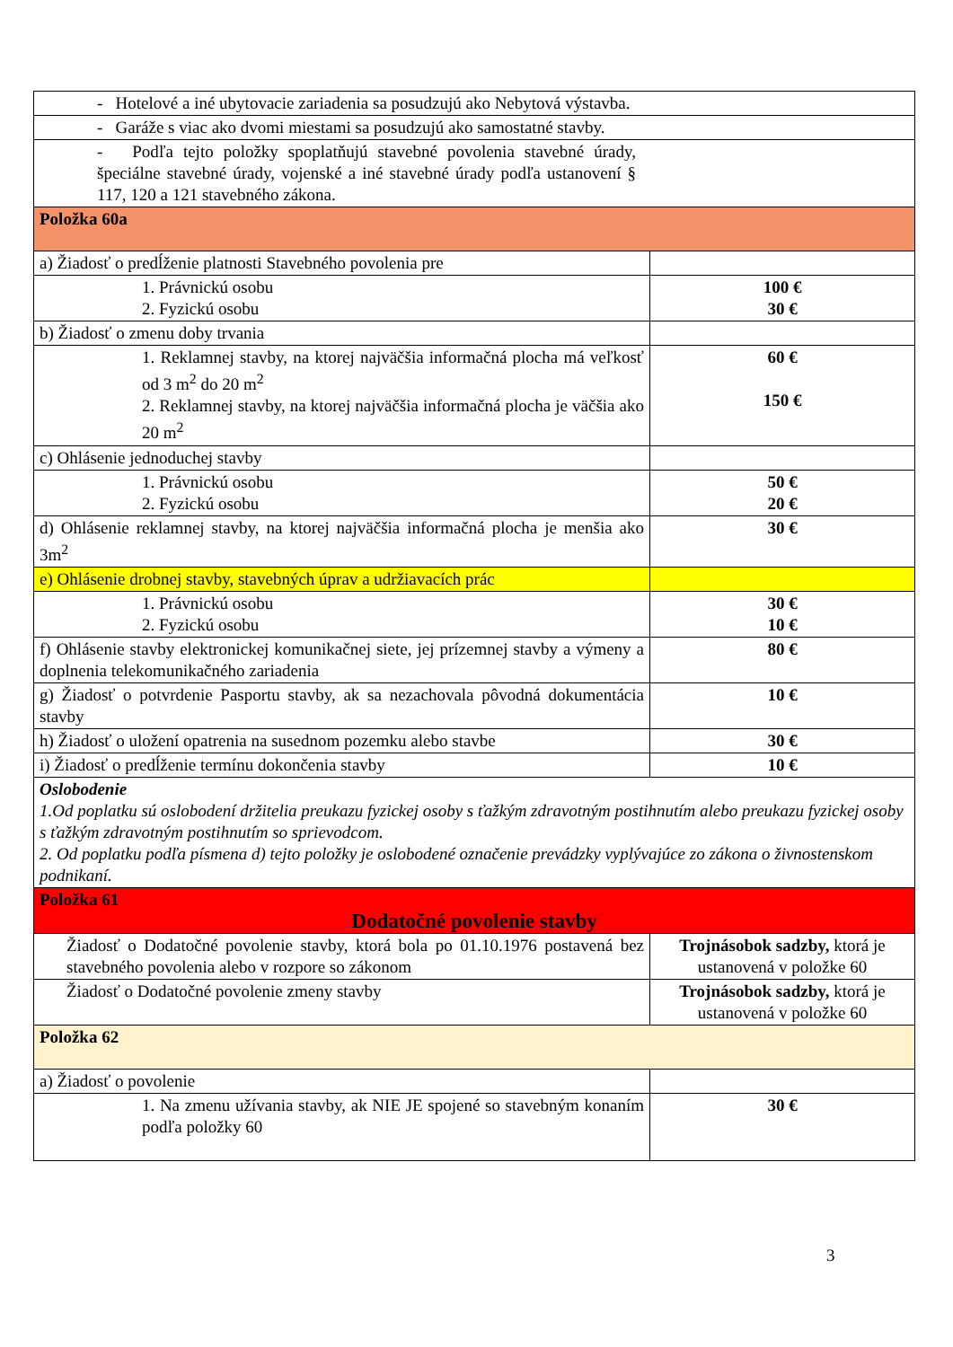| - Hotelové a iné ubytovacie zariadenia sa posudzujú ako Nebytová výstavba. | |
| - Garáže s viac ako dvomi miestami sa posudzujú ako samostatné stavby. | |
| - Podľa tejto položky spoplatňujú stavebné povolenia stavebné úrady, špeciálne stavebné úrady, vojenské a iné stavebné úrady podľa ustanovení § 117, 120 a 121 stavebného zákona. | |
| Položka 60a | |
| a) Žiadosť o predĺženie platnosti Stavebného povolenia pre | |
| 1. Právnickú osobu 2. Fyzickú osobu | 100 € 30 € |
| b) Žiadosť o zmenu doby trvania | |
| 1. Reklamnej stavby, na ktorej najväčšia informačná plocha má veľkosť od 3 m<sup>2</sup> do 20 m<sup>2</sup> 2. Reklamnej stavby, na ktorej najväčšia informačná plocha je väčšia ako 20 m<sup>2</sup> | 60 € 150 € |
| c) Ohlásenie jednoduchej stavby | |
| 1. Právnickú osobu 2. Fyzickú osobu | 50 € 20 € |
| d) Ohlásenie reklamnej stavby, na ktorej najväčšia informačná plocha je menšia ako 3m<sup>2</sup> | 30 € |
| e) Ohlásenie drobnej stavby, stavebných úprav a udržiavacích prác | |
| 1. Právnickú osobu 2. Fyzickú osobu | 30 € 10 € |
| f) Ohlásenie stavby elektronickej komunikačnej siete, jej prízemnej stavby a výmeny a doplnenia telekomunikačného zariadenia | 80 € |
| g) Žiadosť o potvrdenie Pasportu stavby, ak sa nezachovala pôvodná dokumentácia stavby | 10 € |
| h) Žiadosť o uložení opatrenia na susednom pozemku alebo stavbe | 30 € |
| i) Žiadosť o predĺženie termínu dokončenia stavby | 10 € |
| Oslobodenie 1.Od poplatku sú oslobodení držitelia preukazu fyzickej osoby s ťažkým zdravotným postihnutím alebo preukazu fyzickej osoby s ťažkým zdravotným postihnutím so sprievodcom. 2. Od poplatku podľa písmena d) tejto položky je oslobodené označenie prevádzky vyplývajúce zo zákona o živnostenskom podnikaní. | |
| Položka 61 Dodatočné povolenie stavby | |
| Žiadosť o Dodatočné povolenie stavby, ktorá bola po 01.10.1976 postavená bez stavebného povolenia alebo v rozpore so zákonom | Trojnásobok sadzby, ktorá je ustanovená v položke 60 |
| Žiadosť o Dodatočné povolenie zmeny stavby | Trojnásobok sadzby, ktorá je ustanovená v položke 60 |
| Položka 62 | |
| a) Žiadosť o povolenie | |
| 1. Na zmenu užívania stavby, ak NIE JE spojené so stavebným konaním podľa položky 60 | 30 € |
3